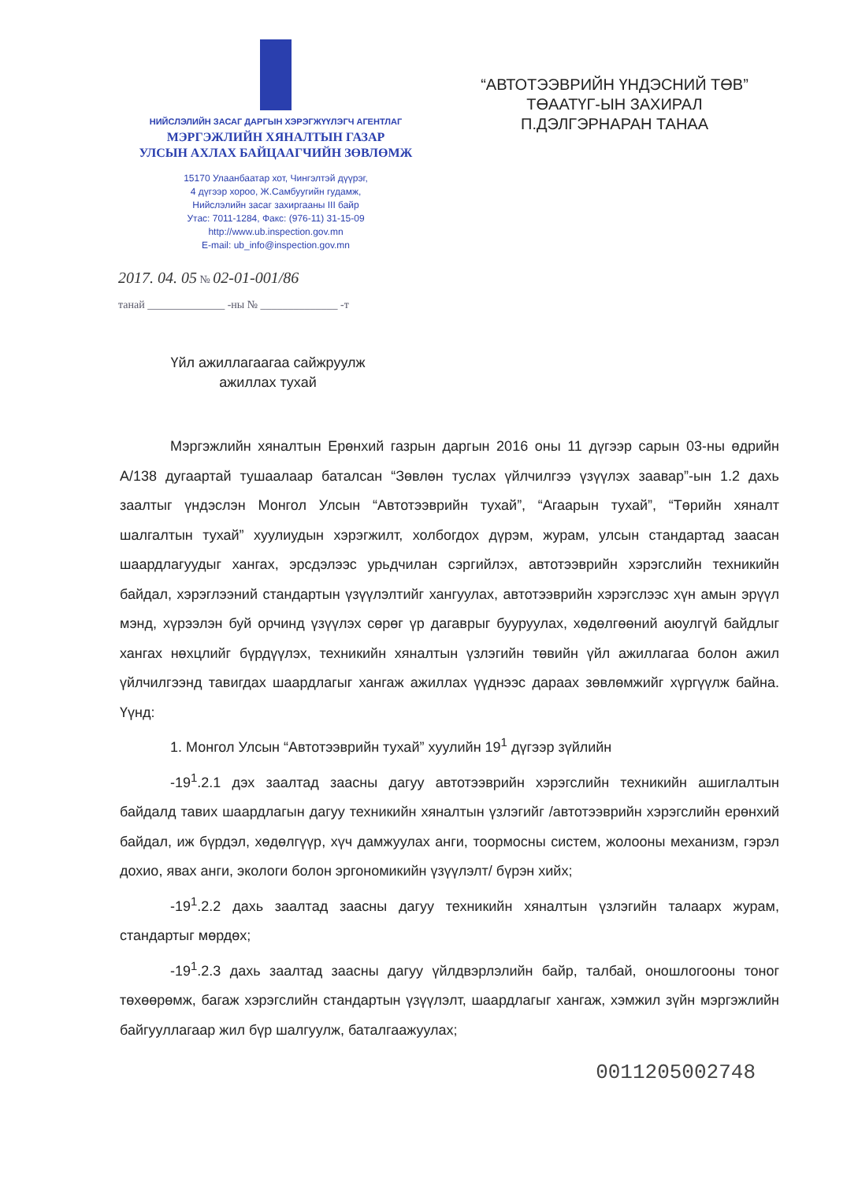НИЙСЛЭЛИЙН ЗАСАГ ДАРГЫН ХЭРЭГЖҮҮЛЭГЧ АГЕНТЛАГ
МЭРГЭЖЛИЙН ХЯНАЛТЫН ГАЗАР
УЛСЫН АХЛАХ БАЙЦААГЧИЙН ЗӨВЛӨМЖ
15170 Улаанбаатар хот, Чингэлтэй дүүрэг,
4 дүгээр хороо, Ж.Самбуугийн гудамж,
Нийслэлийн засаг захиргааны III байр
Утас: 7011-1284, Факс: (976-11) 31-15-09
http://www.ub.inspection.gov.mn
E-mail: ub_info@inspection.gov.mn
2017. 04. 05 № 02-01-001/86
танай ______________ -ны № ______________ -т
“АВТОТЭЭВРИЙН ҮНДЭСНИЙ ТӨВ”
ТӨААТҮГ-ЫН ЗАХИРАЛ
П.ДЭЛГЭРНАРАН ТАНАА
Үйл ажиллагаагаа сайжруулж ажиллах тухай
Мэргэжлийн хяналтын Ерөнхий газрын даргын 2016 оны 11 дүгээр сарын 03-ны өдрийн А/138 дугаартай тушаалаар баталсан “Зөвлөн туслах үйлчилгээ үзүүлэх заавар”-ын 1.2 дахь заалтыг үндэслэн Монгол Улсын “Автотээврийн тухай”, “Агаарын тухай”, “Төрийн хяналт шалгалтын тухай” хуулиудын хэрэгжилт, холбогдох дүрэм, журам, улсын стандартад заасан шаардлагуудыг хангах, эрсдэлээс урьдчилан сэргийлэх, автотээврийн хэрэгслийн техникийн байдал, хэрэглээний стандартын үзүүлэлтийг хангуулах, автотээврийн хэрэгслээс хүн амын эрүүл мэнд, хүрээлэн буй орчинд үзүүлэх сөрөг үр дагаврыг бууруулах, хөдөлгөөний аюулгүй байдлыг хангах нөхцлийг бүрдүүлэх, техникийн хяналтын үзлэгийн төвийн үйл ажиллагаа болон ажил үйлчилгээнд тавигдах шаардлагыг хангаж ажиллах үүднээс дараах зөвлөмжийг хүргүүлж байна. Үүнд:
1. Монгол Улсын “Автотээврийн тухай” хуулийн 19<sup>1</sup> дүгээр зүйлийн
-19<sup>1</sup>.2.1 дэх заалтад заасны дагуу автотээврийн хэрэгслийн техникийн ашиглалтын байдалд тавих шаардлагын дагуу техникийн хяналтын үзлэгийг /автотээврийн хэрэгслийн ерөнхий байдал, иж бүрдэл, хөдөлгүүр, хүч дамжуулах анги, тоормосны систем, жолооны механизм, гэрэл дохио, явах анги, экологи болон эргономикийн үзүүлэлт/ бүрэн хийх;
-19<sup>1</sup>.2.2 дахь заалтад заасны дагуу техникийн хяналтын үзлэгийн талаарх журам, стандартыг мөрдөх;
-19<sup>1</sup>.2.3 дахь заалтад заасны дагуу үйлдвэрлэлийн байр, талбай, оношлогооны тоног төхөөрөмж, багаж хэрэгслийн стандартын үзүүлэлт, шаардлагыг хангаж, хэмжил зүйн мэргэжлийн байгууллагаар жил бүр шалгуулж, баталгаажуулах;
0011205002748